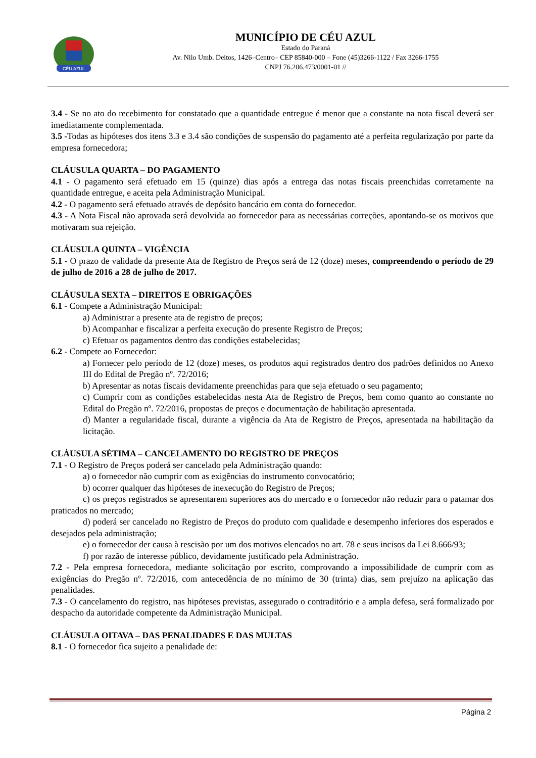CÉU AZUL
MUNICÍPIO DE CÉU AZUL
Estado do Paraná
Av. Nilo Umb. Deitos, 1426–Centro– CEP 85840-000 – Fone (45)3266-1122 / Fax 3266-1755
CNPJ 76.206.473/0001-01 //
3.4 - Se no ato do recebimento for constatado que a quantidade entregue é menor que a constante na nota fiscal deverá ser imediatamente complementada.
3.5 -Todas as hipóteses dos itens 3.3 e 3.4 são condições de suspensão do pagamento até a perfeita regularização por parte da empresa fornecedora;
CLÁUSULA QUARTA – DO PAGAMENTO
4.1 - O pagamento será efetuado em 15 (quinze) dias após a entrega das notas fiscais preenchidas corretamente na quantidade entregue, e aceita pela Administração Municipal.
4.2 - O pagamento será efetuado através de depósito bancário em conta do fornecedor.
4.3 - A Nota Fiscal não aprovada será devolvida ao fornecedor para as necessárias correções, apontando-se os motivos que motivaram sua rejeição.
CLÁUSULA QUINTA – VIGÊNCIA
5.1 - O prazo de validade da presente Ata de Registro de Preços será de 12 (doze) meses, compreendendo o período de 29 de julho de 2016 a 28 de julho de 2017.
CLÁUSULA SEXTA – DIREITOS E OBRIGAÇÕES
6.1 - Compete a Administração Municipal:
a) Administrar a presente ata de registro de preços;
b) Acompanhar e fiscalizar a perfeita execução do presente Registro de Preços;
c) Efetuar os pagamentos dentro das condições estabelecidas;
6.2 - Compete ao Fornecedor:
a) Fornecer pelo período de 12 (doze) meses, os produtos aqui registrados dentro dos padrões definidos no Anexo III do Edital de Pregão nº. 72/2016;
b) Apresentar as notas fiscais devidamente preenchidas para que seja efetuado o seu pagamento;
c) Cumprir com as condições estabelecidas nesta Ata de Registro de Preços, bem como quanto ao constante no Edital do Pregão nº. 72/2016, propostas de preços e documentação de habilitação apresentada.
d) Manter a regularidade fiscal, durante a vigência da Ata de Registro de Preços, apresentada na habilitação da licitação.
CLÁUSULA SÉTIMA – CANCELAMENTO DO REGISTRO DE PREÇOS
7.1 - O Registro de Preços poderá ser cancelado pela Administração quando:
a) o fornecedor não cumprir com as exigências do instrumento convocatório;
b) ocorrer qualquer das hipóteses de inexecução do Registro de Preços;
c) os preços registrados se apresentarem superiores aos do mercado e o fornecedor não reduzir para o patamar dos praticados no mercado;
d) poderá ser cancelado no Registro de Preços do produto com qualidade e desempenho inferiores dos esperados e desejados pela administração;
e) o fornecedor der causa à rescisão por um dos motivos elencados no art. 78 e seus incisos da Lei 8.666/93;
f) por razão de interesse público, devidamente justificado pela Administração.
7.2 - Pela empresa fornecedora, mediante solicitação por escrito, comprovando a impossibilidade de cumprir com as exigências do Pregão nº. 72/2016, com antecedência de no mínimo de 30 (trinta) dias, sem prejuízo na aplicação das penalidades.
7.3 - O cancelamento do registro, nas hipóteses previstas, assegurado o contraditório e a ampla defesa, será formalizado por despacho da autoridade competente da Administração Municipal.
CLÁUSULA OITAVA – DAS PENALIDADES E DAS MULTAS
8.1 - O fornecedor fica sujeito a penalidade de:
Página 2